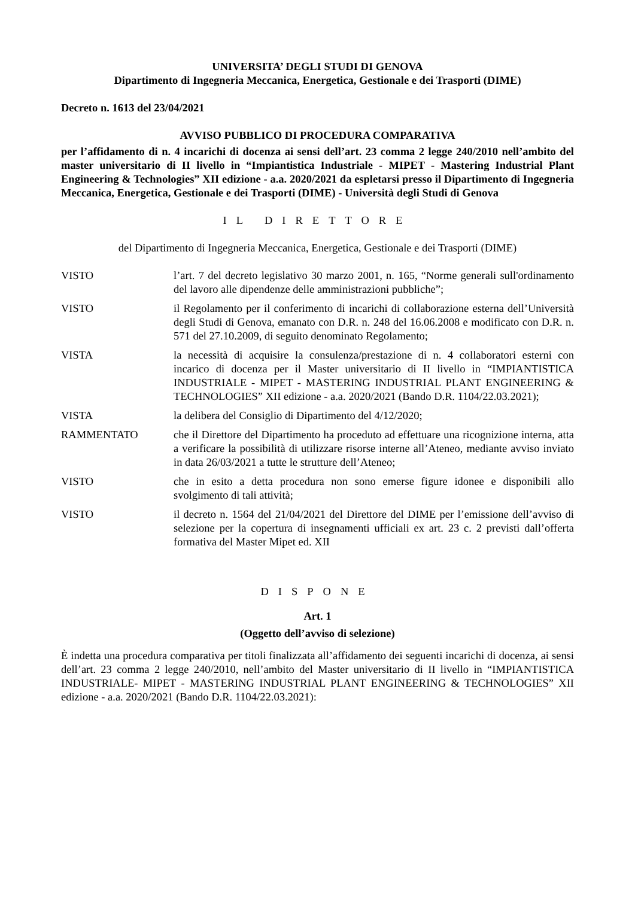UNIVERSITA’ DEGLI STUDI DI GENOVA
Dipartimento di Ingegneria Meccanica, Energetica, Gestionale e dei Trasporti (DIME)
Decreto n. 1613 del 23/04/2021
AVVISO PUBBLICO DI PROCEDURA COMPARATIVA
per l’affidamento di n. 4 incarichi di docenza ai sensi dell’art. 23 comma 2 legge 240/2010 nell’ambito del master universitario di II livello in “Impiantistica Industriale - MIPET - Mastering Industrial Plant Engineering & Technologies” XII edizione - a.a. 2020/2021 da espletarsi presso il Dipartimento di Ingegneria Meccanica, Energetica, Gestionale e dei Trasporti (DIME) - Università degli Studi di Genova
IL DIRETTORE
del Dipartimento di Ingegneria Meccanica, Energetica, Gestionale e dei Trasporti (DIME)
VISTO l’art. 7 del decreto legislativo 30 marzo 2001, n. 165, “Norme generali sull'ordinamento del lavoro alle dipendenze delle amministrazioni pubbliche”;
VISTO il Regolamento per il conferimento di incarichi di collaborazione esterna dell’Università degli Studi di Genova, emanato con D.R. n. 248 del 16.06.2008 e modificato con D.R. n. 571 del 27.10.2009, di seguito denominato Regolamento;
VISTA la necessità di acquisire la consulenza/prestazione di n. 4 collaboratori esterni con incarico di docenza per il Master universitario di II livello in “IMPIANTISTICA INDUSTRIALE - MIPET - MASTERING INDUSTRIAL PLANT ENGINEERING & TECHNOLOGIES” XII edizione - a.a. 2020/2021 (Bando D.R. 1104/22.03.2021);
VISTA la delibera del Consiglio di Dipartimento del 4/12/2020;
RAMMENTATO che il Direttore del Dipartimento ha proceduto ad effettuare una ricognizione interna, atta a verificare la possibilità di utilizzare risorse interne all’Ateneo, mediante avviso inviato in data 26/03/2021 a tutte le strutture dell’Ateneo;
VISTO che in esito a detta procedura non sono emerse figure idonee e disponibili allo svolgimento di tali attività;
VISTO il decreto n. 1564 del 21/04/2021 del Direttore del DIME per l’emissione dell’avviso di selezione per la copertura di insegnamenti ufficiali ex art. 23 c. 2 previsti dall’offerta formativa del Master Mipet ed. XII
DISPONE
Art. 1
(Oggetto dell’avviso di selezione)
È indetta una procedura comparativa per titoli finalizzata all’affidamento dei seguenti incarichi di docenza, ai sensi dell’art. 23 comma 2 legge 240/2010, nell’ambito del Master universitario di II livello in “IMPIANTISTICA INDUSTRIALE- MIPET - MASTERING INDUSTRIAL PLANT ENGINEERING & TECHNOLOGIES” XII edizione - a.a. 2020/2021 (Bando D.R. 1104/22.03.2021):